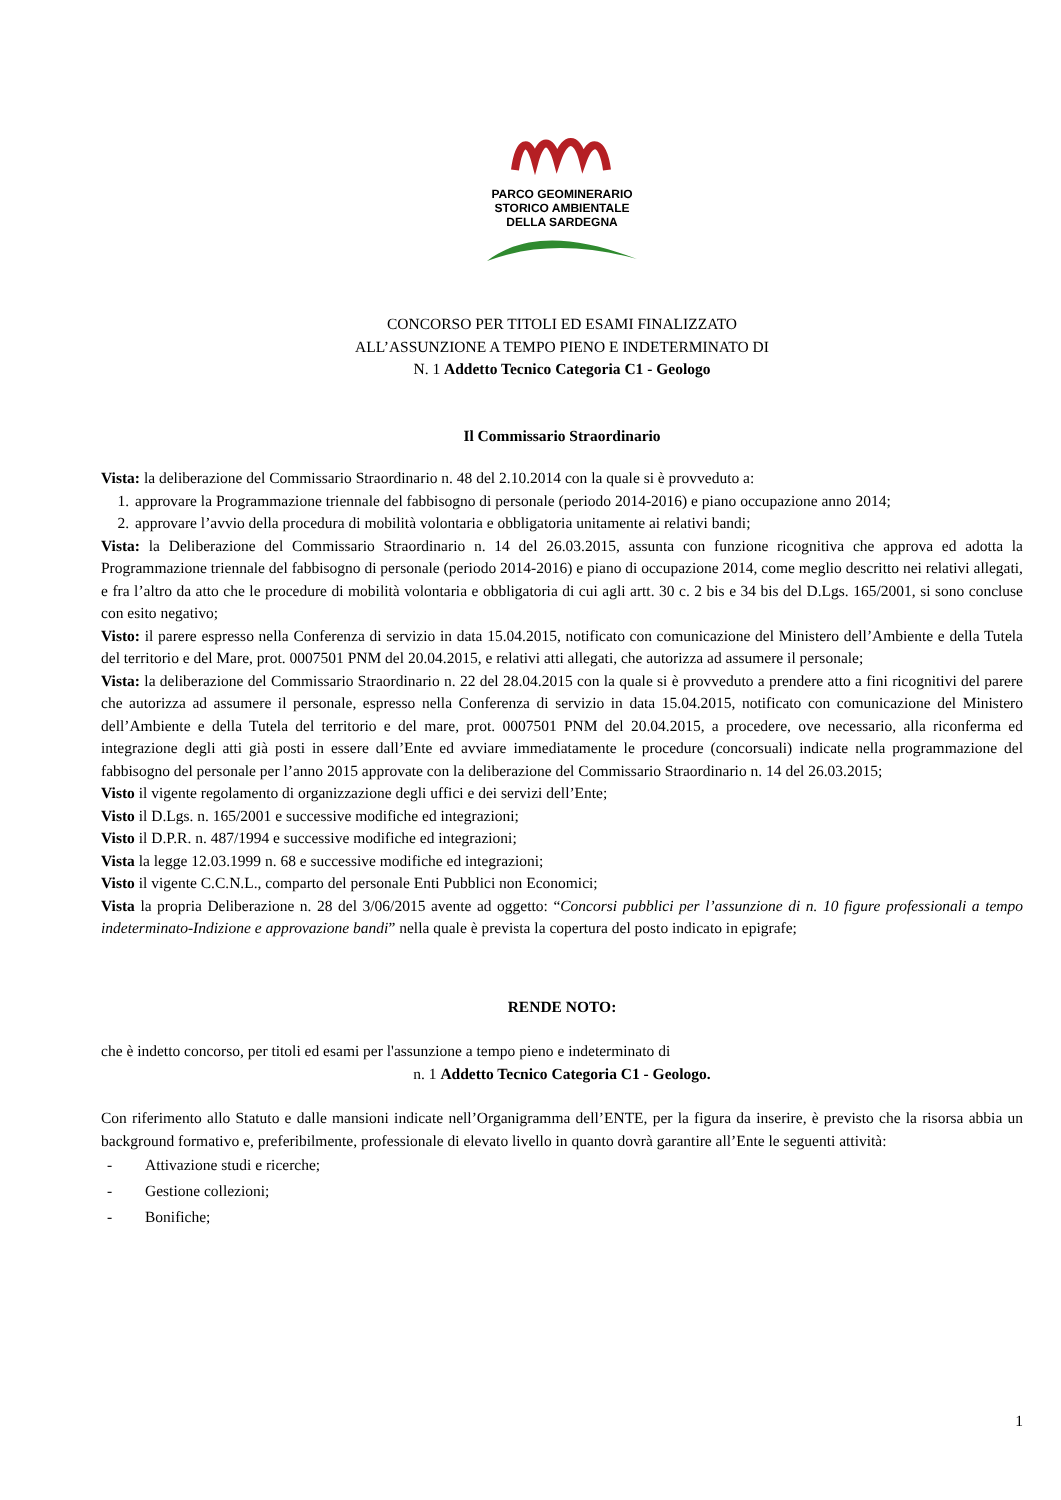PARCO GEOMINERARIO
STORICO AMBIENTALE
DELLA SARDEGNA
CONCORSO PER TITOLI ED ESAMI FINALIZZATO
ALL’ASSUNZIONE A TEMPO PIENO E INDETERMINATO DI
N. 1 Addetto Tecnico Categoria C1 - Geologo
Il Commissario Straordinario
Vista: la deliberazione del Commissario Straordinario n. 48 del 2.10.2014 con la quale si è provveduto a:
1. approvare la Programmazione triennale del fabbisogno di personale (periodo 2014-2016) e piano occupazione anno 2014;
2. approvare l’avvio della procedura di mobilità volontaria e obbligatoria unitamente ai relativi bandi;
Vista: la Deliberazione del Commissario Straordinario n. 14 del 26.03.2015, assunta con funzione ricognitiva che approva ed adotta la Programmazione triennale del fabbisogno di personale (periodo 2014-2016) e piano di occupazione 2014, come meglio descritto nei relativi allegati, e fra l’altro da atto che le procedure di mobilità volontaria e obbligatoria di cui agli artt. 30 c. 2 bis e 34 bis del D.Lgs. 165/2001, si sono concluse con esito negativo;
Visto: il parere espresso nella Conferenza di servizio in data 15.04.2015, notificato con comunicazione del Ministero dell’Ambiente e della Tutela del territorio e del Mare, prot. 0007501 PNM del 20.04.2015, e relativi atti allegati, che autorizza ad assumere il personale;
Vista: la deliberazione del Commissario Straordinario n. 22 del 28.04.2015 con la quale si è provveduto a prendere atto a fini ricognitivi del parere che autorizza ad assumere il personale, espresso nella Conferenza di servizio in data 15.04.2015, notificato con comunicazione del Ministero dell’Ambiente e della Tutela del territorio e del mare, prot. 0007501 PNM del 20.04.2015, a procedere, ove necessario, alla riconferma ed integrazione degli atti già posti in essere dall’Ente ed avviare immediatamente le procedure (concorsuali) indicate nella programmazione del fabbisogno del personale per l’anno 2015 approvate con la deliberazione del Commissario Straordinario n. 14 del 26.03.2015;
Visto il vigente regolamento di organizzazione degli uffici e dei servizi dell’Ente;
Visto il D.Lgs. n. 165/2001 e successive modifiche ed integrazioni;
Visto il D.P.R. n. 487/1994 e successive modifiche ed integrazioni;
Vista la legge 12.03.1999 n. 68 e successive modifiche ed integrazioni;
Visto il vigente C.C.N.L., comparto del personale Enti Pubblici non Economici;
Vista la propria Deliberazione n. 28 del 3/06/2015 avente ad oggetto: “Concorsi pubblici per l’assunzione di n. 10 figure professionali a tempo indeterminato-Indizione e approvazione bandi” nella quale è prevista la copertura del posto indicato in epigrafe;
RENDE NOTO:
che è indetto concorso, per titoli ed esami per l'assunzione a tempo pieno e indeterminato di
n. 1 Addetto Tecnico Categoria C1 - Geologo.
Con riferimento allo Statuto e dalle mansioni indicate nell’Organigramma dell’ENTE, per la figura da inserire, è previsto che la risorsa abbia un background formativo e, preferibilmente, professionale di elevato livello in quanto dovrà garantire all’Ente le seguenti attività:
- Attivazione studi e ricerche;
- Gestione collezioni;
- Bonifiche;
1